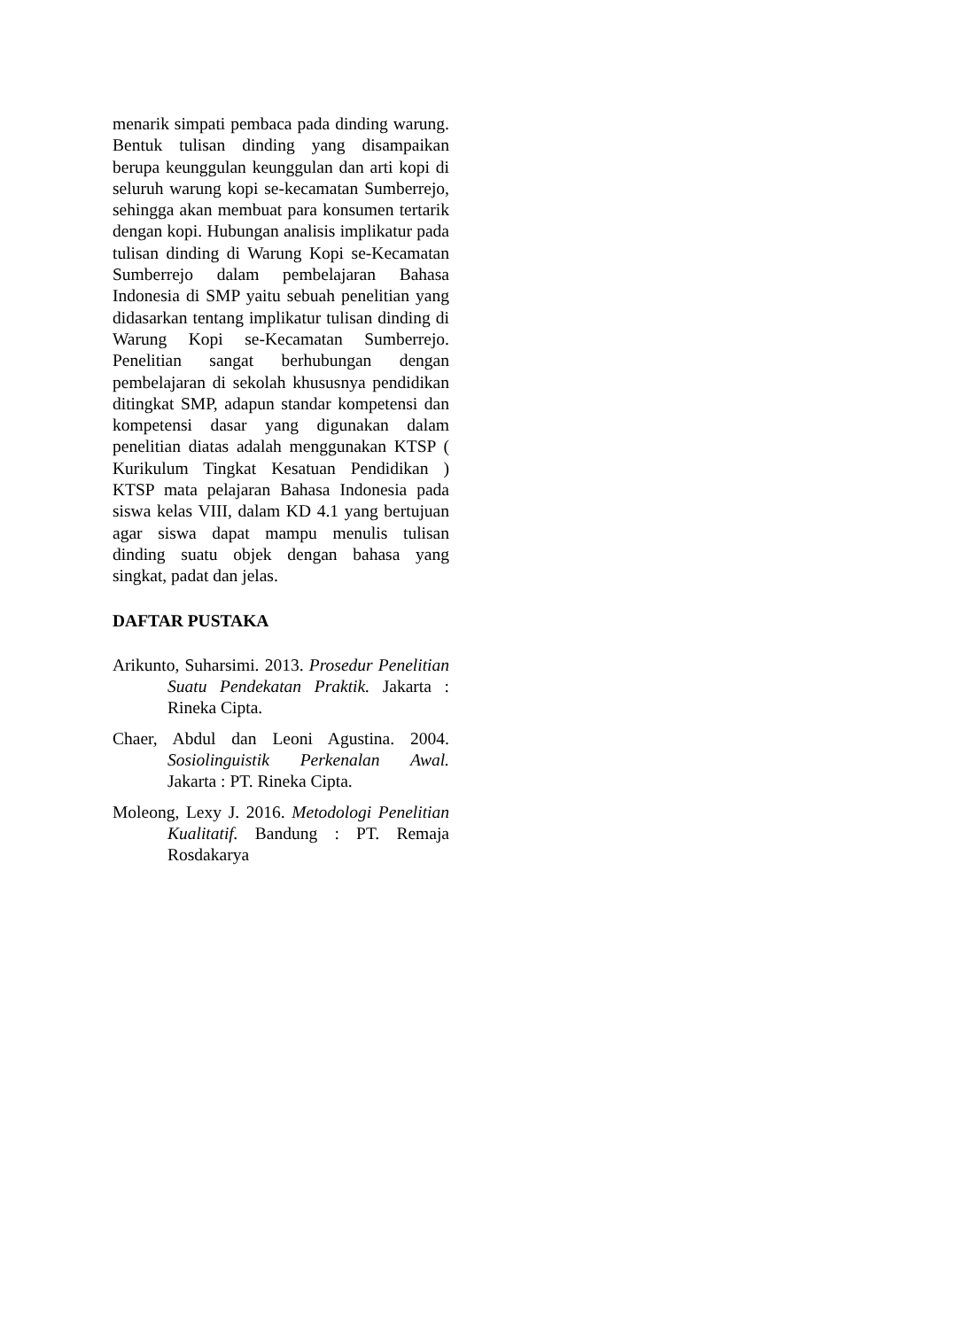menarik simpati pembaca pada dinding warung. Bentuk tulisan dinding yang disampaikan berupa keunggulan keunggulan dan arti kopi di seluruh warung kopi se-kecamatan Sumberrejo, sehingga akan membuat para konsumen tertarik dengan kopi. Hubungan analisis implikatur pada tulisan dinding di Warung Kopi se-Kecamatan Sumberrejo dalam pembelajaran Bahasa Indonesia di SMP yaitu sebuah penelitian yang didasarkan tentang implikatur tulisan dinding di Warung Kopi se-Kecamatan Sumberrejo. Penelitian sangat berhubungan dengan pembelajaran di sekolah khususnya pendidikan ditingkat SMP, adapun standar kompetensi dan kompetensi dasar yang digunakan dalam penelitian diatas adalah menggunakan KTSP ( Kurikulum Tingkat Kesatuan Pendidikan ) KTSP mata pelajaran Bahasa Indonesia pada siswa kelas VIII, dalam KD 4.1 yang bertujuan agar siswa dapat mampu menulis tulisan dinding suatu objek dengan bahasa yang singkat, padat dan jelas.
DAFTAR PUSTAKA
Arikunto, Suharsimi. 2013. Prosedur Penelitian Suatu Pendekatan Praktik. Jakarta : Rineka Cipta.
Chaer, Abdul dan Leoni Agustina. 2004. Sosiolinguistik Perkenalan Awal. Jakarta : PT. Rineka Cipta.
Moleong, Lexy J. 2016. Metodologi Penelitian Kualitatif. Bandung : PT. Remaja Rosdakarya